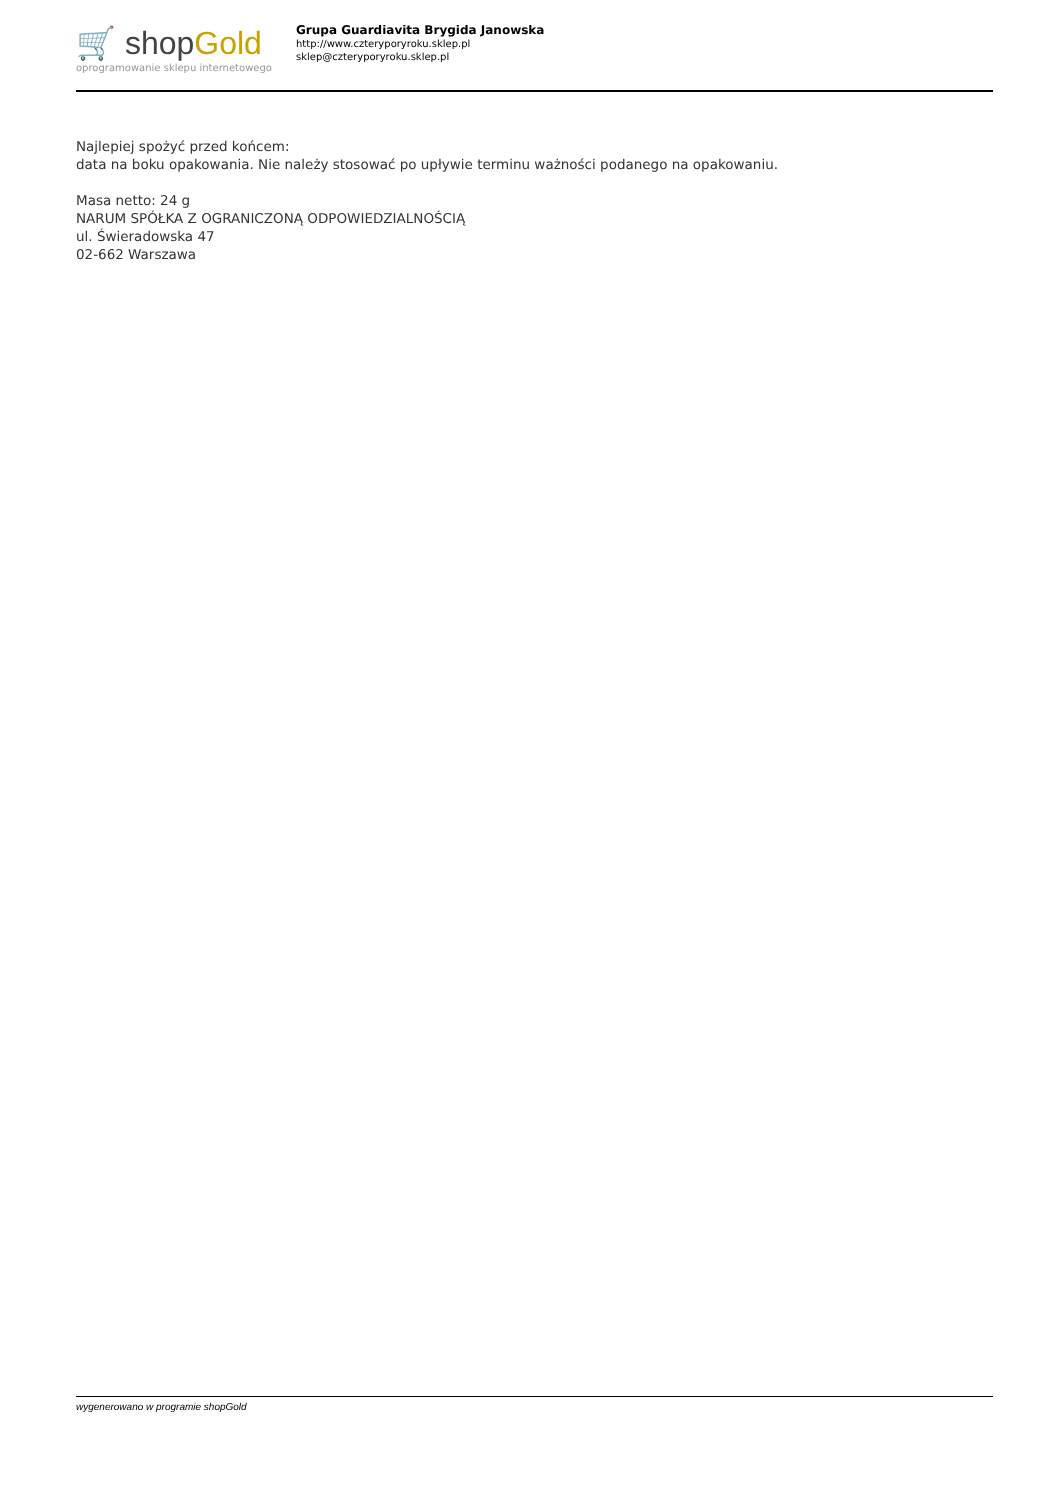🛒 shopGold
oprogramowanie sklepu internetowego
Grupa Guardiavita Brygida Janowska
http://www.czteryporyroku.sklep.pl
sklep@czteryporyroku.sklep.pl
Najlepiej spożyć przed końcem:
data na boku opakowania. Nie należy stosować po upływie terminu ważności podanego na opakowaniu.
Masa netto: 24 g
NARUM SPÓŁKA Z OGRANICZONĄ ODPOWIEDZIALNOŚCIĄ
ul. Świeradowska 47
02-662 Warszawa
wygenerowano w programie shopGold